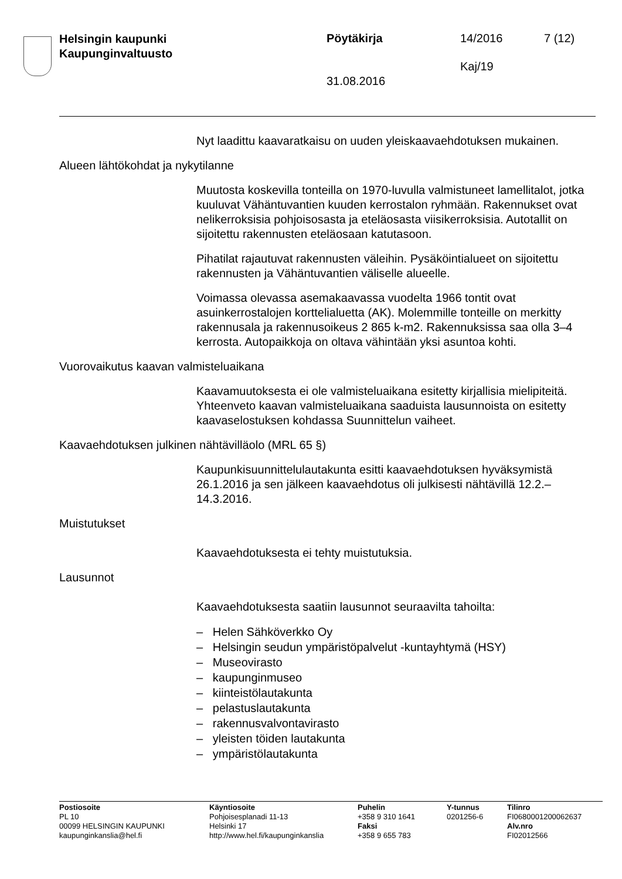Helsingin kaupunki
Kaupunginvaltuusto
Pöytäkirja 14/2016 7 (12)
Kaj/19
31.08.2016
Nyt laadittu kaavaratkaisu on uuden yleiskaavaehdotuksen mukainen.
Alueen lähtökohdat ja nykytilanne
Muutosta koskevilla tonteilla on 1970-luvulla valmistuneet lamellitalot, jotka kuuluvat Vähäntuvantien kuuden kerrostalon ryhmään. Rakennukset ovat nelikerroksisia pohjoisosasta ja eteläosasta viisikerroksisia. Autotallit on sijoitettu rakennusten eteläosaan katutasoon.
Pihatilat rajautuvat rakennusten väleihin. Pysäköintialueet on sijoitettu rakennusten ja Vähäntuvantien väliselle alueelle.
Voimassa olevassa asemakaavassa vuodelta 1966 tontit ovat asuinkerrostalojen korttelialuetta (AK). Molemmille tonteille on merkitty rakennusala ja rakennusoikeus 2 865 k-m2. Rakennuksissa saa olla 3–4 kerrosta. Autopaikkoja on oltava vähintään yksi asuntoa kohti.
Vuorovaikutus kaavan valmisteluaikana
Kaavamuutoksesta ei ole valmisteluaikana esitetty kirjallisia mielipiteitä. Yhteenveto kaavan valmisteluaikana saaduista lausunnoista on esitetty kaavaselostuksen kohdassa Suunnittelun vaiheet.
Kaavaehdotuksen julkinen nähtävilläolo (MRL 65 §)
Kaupunkisuunnittelulautakunta esitti kaavaehdotuksen hyväksymistä 26.1.2016 ja sen jälkeen kaavaehdotus oli julkisesti nähtävillä 12.2.–14.3.2016.
Muistutukset
Kaavaehdotuksesta ei tehty muistutuksia.
Lausunnot
Kaavaehdotuksesta saatiin lausunnot seuraavilta tahoilta:
– Helen Sähköverkko Oy
– Helsingin seudun ympäristöpalvelut -kuntayhtymä (HSY)
– Museovirasto
– kaupunginmuseo
– kiinteistölautakunta
– pelastuslautakunta
– rakennusvalvontavirasto
– yleisten töiden lautakunta
– ympäristölautakunta
Postiosoite
PL 10
00099 HELSINGIN KAUPUNKI
kaupunginkanslia@hel.fi
Käyntiosoite
Pohjoisesplanadi 11-13
Helsinki 17
http://www.hel.fi/kaupunginkanslia
Puhelin
+358 9 310 1641
Faksi
+358 9 655 783
Y-tunnus
0201256-6
Tilinro
FI0680001200062637
Alv.nro
FI02012566